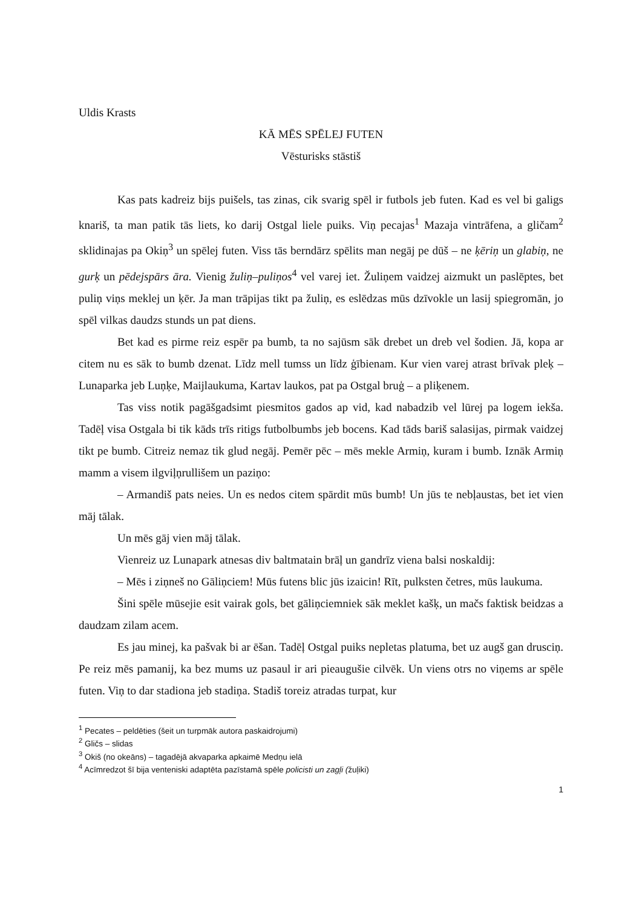Uldis Krasts
KĀ MĒS SPĒLEJ FUTEN
Vēsturisks stāstiš
Kas pats kadreiz bijs puišels, tas zinas, cik svarig spēl ir futbols jeb futen. Kad es vel bi galigs knariš, ta man patik tās liets, ko darij Ostgal liele puiks. Viņ pecajas<sup>1</sup> Mazaja vintrāfena, a gličam<sup>2</sup> sklidinajas pa Okiņ<sup>3</sup> un spēlej futen. Viss tās berndārz spēlits man negāj pe dūš – ne ķēriņ un glabiņ, ne gurķ un pēdejspārs āra. Vienig žuliņ–puliņos<sup>4</sup> vel varej iet. Žuliņem vaidzej aizmukt un paslēptes, bet puliņ viņs meklej un ķēr. Ja man trāpijas tikt pa žuliņ, es eslēdzas mūs dzīvokle un lasij spiegromān, jo spēl vilkas daudzs stunds un pat diens.
Bet kad es pirme reiz espēr pa bumb, ta no sajūsm sāk drebet un dreb vel šodien. Jā, kopa ar citem nu es sāk to bumb dzenat. Līdz mell tumss un līdz ģībienam. Kur vien varej atrast brīvak pleķ – Lunaparka jeb Luņķe, Maijlaukuma, Kartav laukos, pat pa Ostgal bruģ – a pliķenem.
Tas viss notik pagāšgadsimt piesmitos gados ap vid, kad nabadzib vel lūrej pa logem iekša. Tadēļ visa Ostgala bi tik kāds trīs ritigs futbolbumbs jeb bocens. Kad tāds bariš salasijas, pirmak vaidzej tikt pe bumb. Citreiz nemaz tik glud negāj. Pemēr pēc – mēs mekle Armiņ, kuram i bumb. Iznāk Armiņ mamm a visem ilgviļņrullišem un paziņo:
– Armandiš pats neies. Un es nedos citem spārdit mūs bumb! Un jūs te nebļaustas, bet iet vien māj tālak.
Un mēs gāj vien māj tālak.
Vienreiz uz Lunapark atnesas div baltmatain brāļ un gandrīz viena balsi noskaldij:
– Mēs i ziņneš no Gāliņciem! Mūs futens blic jūs izaicin! Rīt, pulksten četres, mūs laukuma.
Šini spēle mūsejie esit vairak gols, bet gāliņciemniek sāk meklet kašķ, un mačs faktisk beidzas a daudzam zilam acem.
Es jau minej, ka pašvak bi ar ēšan. Tadēļ Ostgal puiks nepletas platuma, bet uz augš gan drusciņ. Pe reiz mēs pamanij, ka bez mums uz pasaul ir ari pieaugušie cilvēk. Un viens otrs no viņems ar spēle futen. Viņ to dar stadiona jeb stadiņa. Stadiš toreiz atradas turpat, kur
<sup>1</sup> Pecates – peldēties (šeit un turpmāk autora paskaidrojumi)
<sup>2</sup> Gličs – slidas
<sup>3</sup> Okiš (no okeāns) – tagadējā akvaparka apkaimē Medņu ielā
<sup>4</sup> Acīmredzot šī bija venteniski adaptēta pazīstamā spēle policisti un zagļi (žuļiki)
1